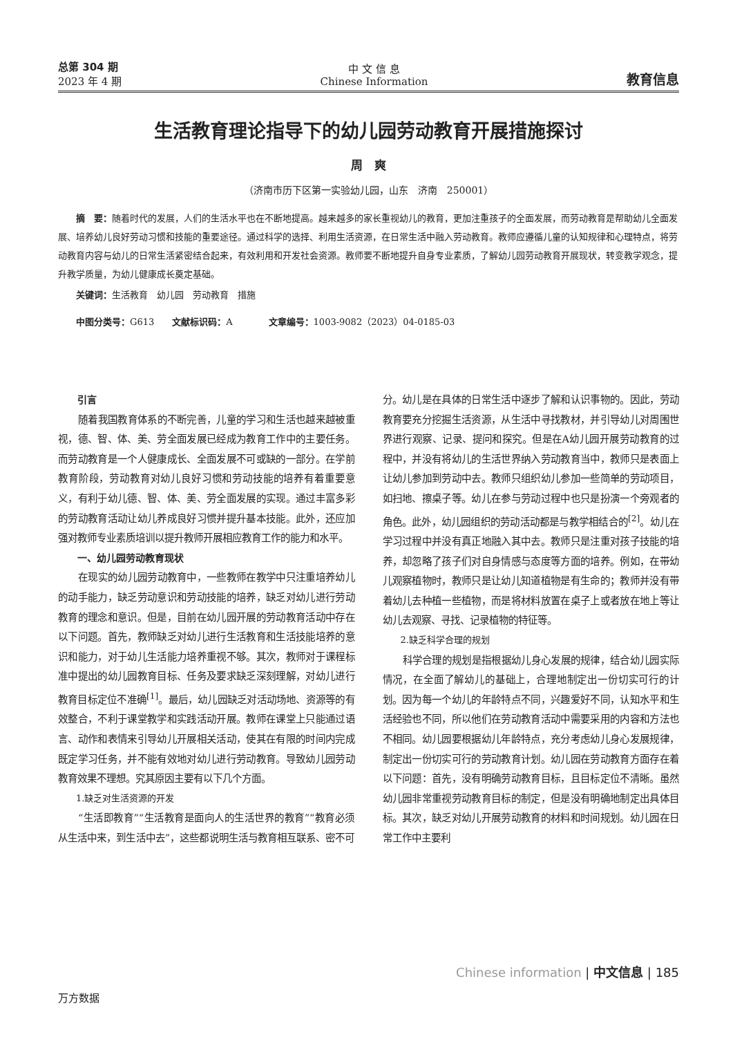总第 304 期
2023 年 4 期
中 文 信 息
Chinese Information
教育信息
生活教育理论指导下的幼儿园劳动教育开展措施探讨
周　爽
（济南市历下区第一实验幼儿园，山东　济南　250001）
摘　要：随着时代的发展，人们的生活水平也在不断地提高。越来越多的家长重视幼儿的教育，更加注重孩子的全面发展，而劳动教育是帮助幼儿全面发展、培养幼儿良好劳动习惯和技能的重要途径。通过科学的选择、利用生活资源，在日常生活中融入劳动教育。教师应遵循儿童的认知规律和心理特点，将劳动教育内容与幼儿的日常生活紧密结合起来，有效利用和开发社会资源。教师要不断地提升自身专业素质，了解幼儿园劳动教育开展现状，转变教学观念，提升教学质量，为幼儿健康成长奠定基础。
关键词：生活教育　幼儿园　劳动教育　措施
中图分类号：G613　　文献标识码：A　　　　文章编号：1003-9082（2023）04-0185-03
引言
随着我国教育体系的不断完善，儿童的学习和生活也越来越被重视，德、智、体、美、劳全面发展已经成为教育工作中的主要任务。而劳动教育是一个人健康成长、全面发展不可或缺的一部分。在学前教育阶段，劳动教育对幼儿良好习惯和劳动技能的培养有着重要意义，有利于幼儿德、智、体、美、劳全面发展的实现。通过丰富多彩的劳动教育活动让幼儿养成良好习惯并提升基本技能。此外，还应加强对教师专业素质培训以提升教师开展相应教育工作的能力和水平。
一、幼儿园劳动教育现状
在现实的幼儿园劳动教育中，一些教师在教学中只注重培养幼儿的动手能力，缺乏劳动意识和劳动技能的培养，缺乏对幼儿进行劳动教育的理念和意识。但是，目前在幼儿园开展的劳动教育活动中存在以下问题。首先，教师缺乏对幼儿进行生活教育和生活技能培养的意识和能力，对于幼儿生活能力培养重视不够。其次，教师对于课程标准中提出的幼儿园教育目标、任务及要求缺乏深刻理解，对幼儿进行教育目标定位不准确<sup>[1]</sup>。最后，幼儿园缺乏对活动场地、资源等的有效整合，不利于课堂教学和实践活动开展。教师在课堂上只能通过语言、动作和表情来引导幼儿开展相关活动，使其在有限的时间内完成既定学习任务，并不能有效地对幼儿进行劳动教育。导致幼儿园劳动教育效果不理想。究其原因主要有以下几个方面。
1.缺乏对生活资源的开发
“生活即教育”“生活教育是面向人的生活世界的教育”“教育必须从生活中来，到生活中去”，这些都说明生活与教育相互联系、密不可分。幼儿是在具体的日常生活中逐步了解和认识事物的。因此，劳动教育要充分挖掘生活资源，从生活中寻找教材，并引导幼儿对周围世界进行观察、记录、提问和探究。但是在A幼儿园开展劳动教育的过程中，并没有将幼儿的生活世界纳入劳动教育当中，教师只是表面上让幼儿参加到劳动中去。教师只组织幼儿参加一些简单的劳动项目，如扫地、擦桌子等。幼儿在参与劳动过程中也只是扮演一个旁观者的角色。此外，幼儿园组织的劳动活动都是与教学相结合的<sup>[2]</sup>。幼儿在学习过程中并没有真正地融入其中去。教师只是注重对孩子技能的培养，却忽略了孩子们对自身情感与态度等方面的培养。例如，在带幼儿观察植物时，教师只是让幼儿知道植物是有生命的；教师并没有带着幼儿去种植一些植物，而是将材料放置在桌子上或者放在地上等让幼儿去观察、寻找、记录植物的特征等。
2.缺乏科学合理的规划
科学合理的规划是指根据幼儿身心发展的规律，结合幼儿园实际情况，在全面了解幼儿的基础上，合理地制定出一份切实可行的计划。因为每一个幼儿的年龄特点不同，兴趣爱好不同，认知水平和生活经验也不同，所以他们在劳动教育活动中需要采用的内容和方法也不相同。幼儿园要根据幼儿年龄特点，充分考虑幼儿身心发展规律，制定出一份切实可行的劳动教育计划。幼儿园在劳动教育方面存在着以下问题：首先，没有明确劳动教育目标，且目标定位不清晰。虽然幼儿园非常重视劳动教育目标的制定，但是没有明确地制定出具体目标。其次，缺乏对幼儿开展劳动教育的材料和时间规划。幼儿园在日常工作中主要利
Chinese information | 中文信息 | 185
万方数据